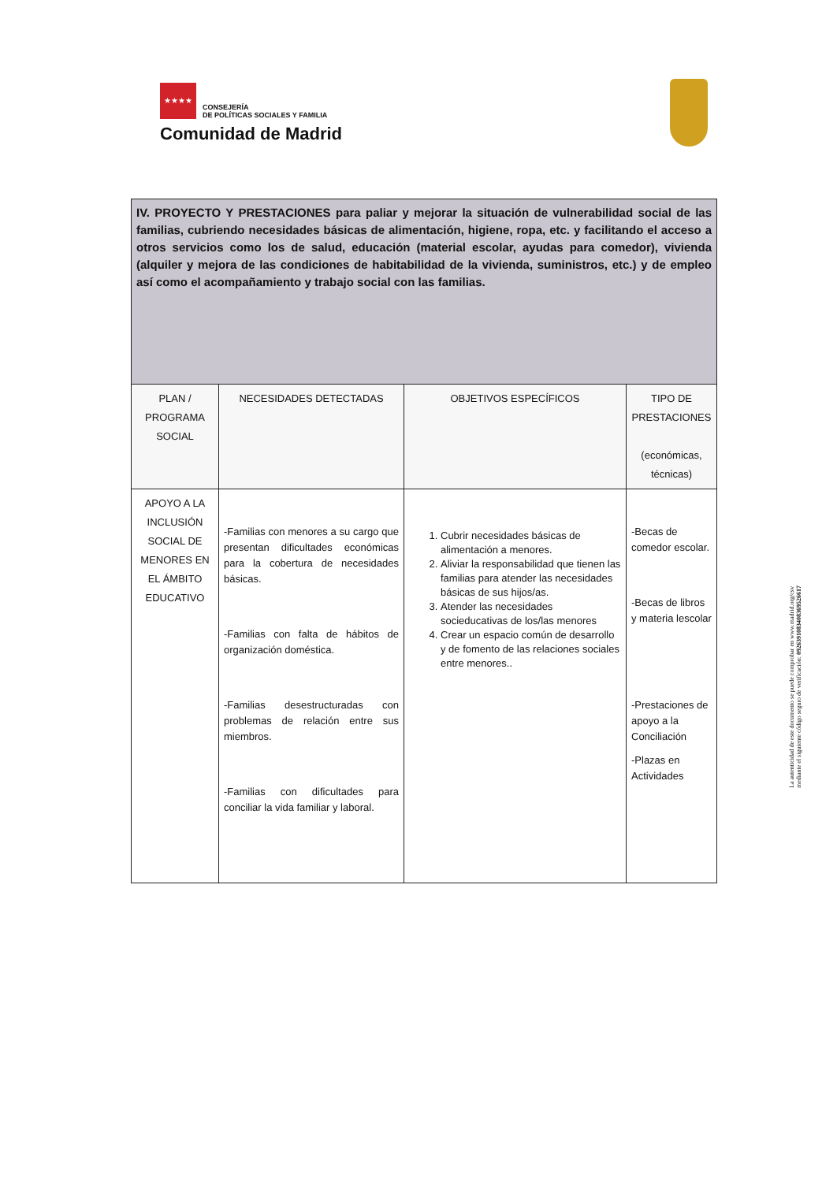★★★★ CONSEJERÍA
DE POLÍTICAS SOCIALES Y FAMILIA
Comunidad de Madrid
| IV. PROYECTO Y PRESTACIONES para paliar y mejorar la situación de vulnerabilidad social de las familias, cubriendo necesidades básicas de alimentación, higiene, ropa, etc. y facilitando el acceso a otros servicios como los de salud, educación (material escolar, ayudas para comedor), vivienda (alquiler y mejora de las condiciones de habitabilidad de la vivienda, suministros, etc.) y de empleo así como el acompañamiento y trabajo social con las familias. | | | |
| PLAN / PROGRAMA SOCIAL | NECESIDADES DETECTADAS | OBJETIVOS ESPECÍFICOS | TIPO DE PRESTACIONES (económicas, técnicas) |
| APOYO A LA INCLUSIÓN SOCIAL DE MENORES EN EL ÁMBITO EDUCATIVO | -Familias con menores a su cargo que presentan dificultades económicas para la cobertura de necesidades básicas. -Familias con falta de hábitos de organización doméstica. -Familias desestructuradas con problemas de relación entre sus miembros. -Familias con dificultades para conciliar la vida familiar y laboral. | 1. Cubrir necesidades básicas de alimentación a menores. 2. Aliviar la responsabilidad que tienen las familias para atender las necesidades básicas de sus hijos/as. 3. Atender las necesidades socieducativas de los/las menores 4. Crear un espacio común de desarrollo y de fomento de las relaciones sociales entre menores.. | -Becas de comedor escolar. -Becas de libros y materia lescolar -Prestaciones de apoyo a la Conciliación -Plazas en Actividades |
La autenticidad de este documento se puede comprobar en www.madrid.org/csv
mediante el siguiente código seguro de verificación: 0926391083408369526617